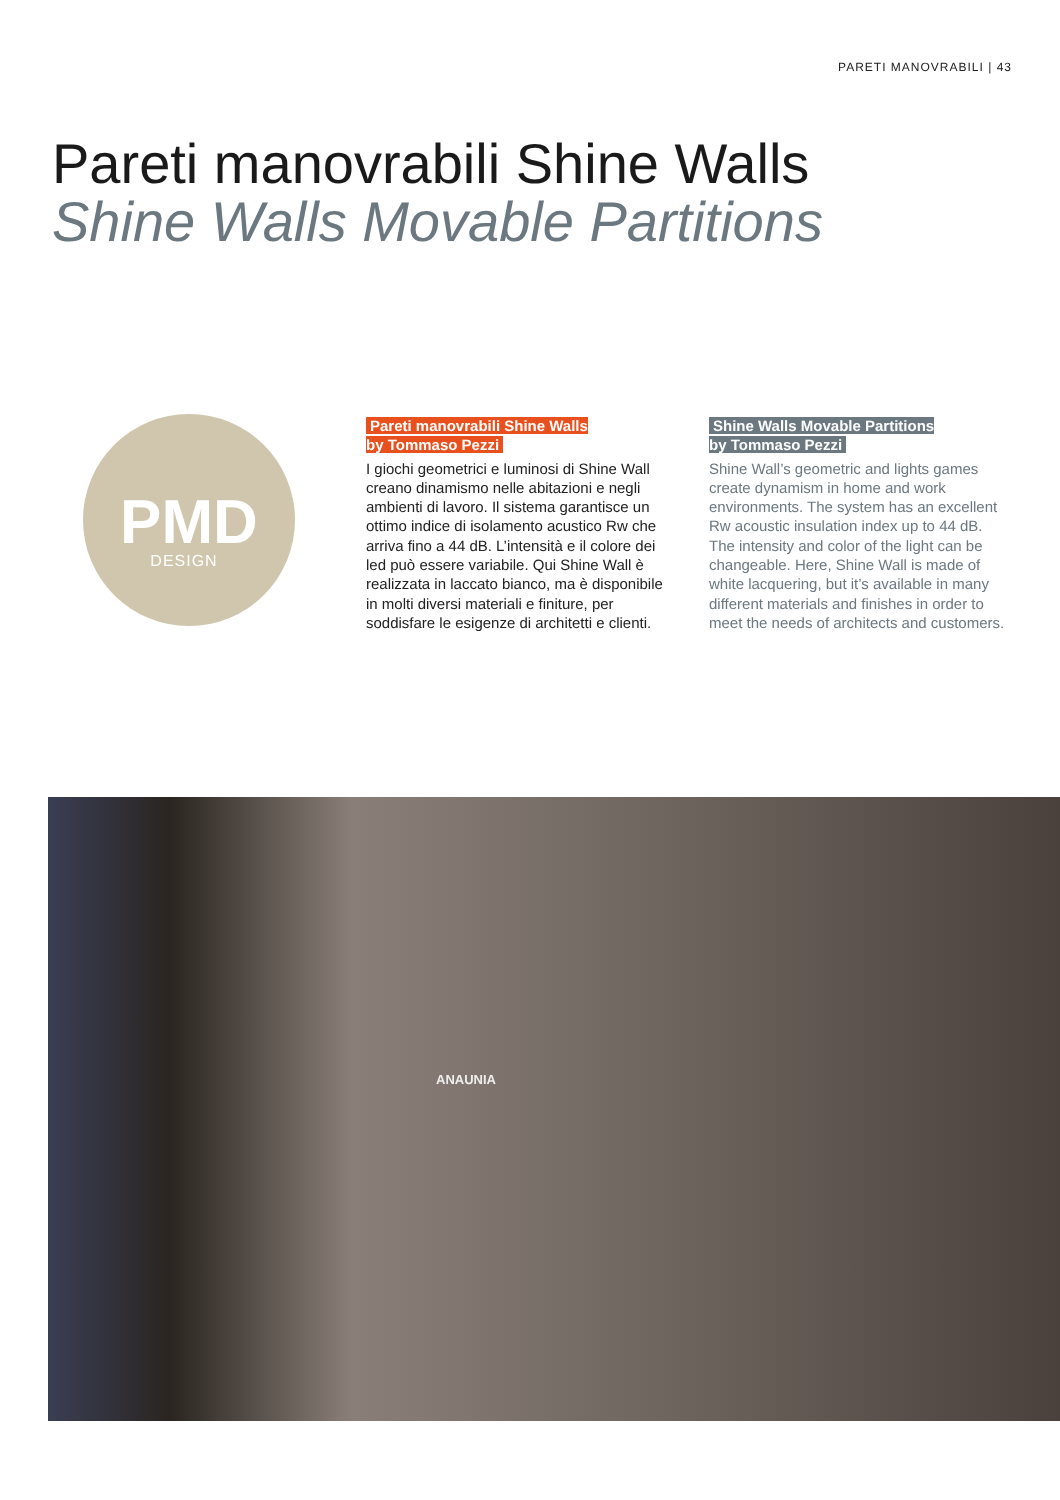PARETI MANOVRABILI | 43
Pareti manovrabili Shine Walls
Shine Walls Movable Partitions
PMD
DESIGN
Pareti manovrabili Shine Walls
by Tommaso Pezzi
I giochi geometrici e luminosi di Shine Wall creano dinamismo nelle abitazioni e negli ambienti di lavoro. Il sistema garantisce un ottimo indice di isolamento acustico Rw che arriva fino a 44 dB. L’intensità e il colore dei led può essere variabile. Qui Shine Wall è realizzata in laccato bianco, ma è disponibile in molti diversi materiali e finiture, per soddisfare le esigenze di architetti e clienti.
Shine Walls Movable Partitions
by Tommaso Pezzi
Shine Wall’s geometric and lights games create dynamism in home and work environments. The system has an excellent Rw acoustic insulation index up to 44 dB. The intensity and color of the light can be changeable. Here, Shine Wall is made of white lacquering, but it’s available in many different materials and finishes in order to meet the needs of architects and customers.
ANAUNIA